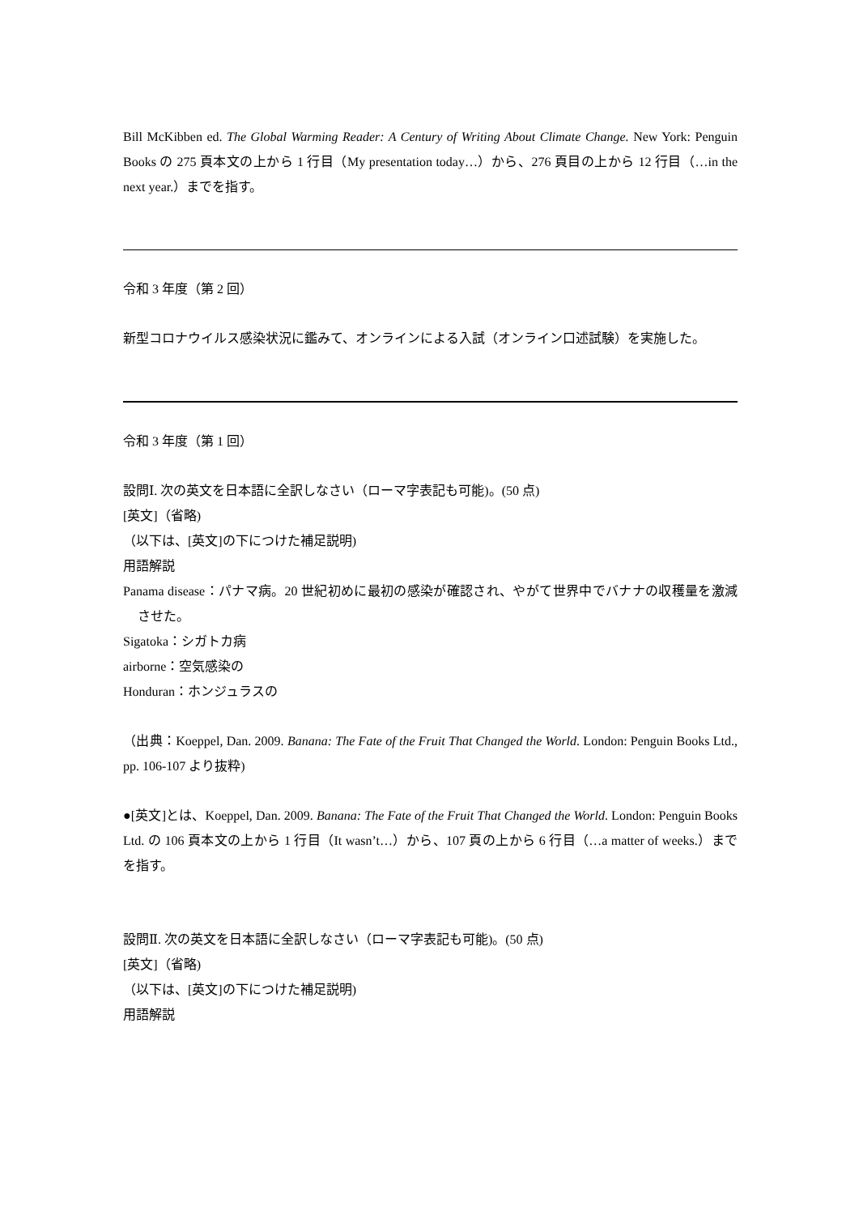Bill McKibben ed. The Global Warming Reader: A Century of Writing About Climate Change. New York: Penguin Books の 275 頁本文の上から 1 行目（My presentation today…）から、276 頁目の上から 12 行目（…in the next year.）までを指す。
令和 3 年度（第 2 回）
新型コロナウイルス感染状況に鑑みて、オンラインによる入試（オンライン口述試験）を実施した。
令和 3 年度（第 1 回）
設問Ⅰ. 次の英文を日本語に全訳しなさい（ローマ字表記も可能)。(50 点)
[英文]（省略)
（以下は、[英文]の下につけた補足説明)
用語解説
Panama disease：パナマ病。20 世紀初めに最初の感染が確認され、やがて世界中でバナナの収穫量を激減させた。
Sigatoka：シガトカ病
airborne：空気感染の
Honduran：ホンジュラスの
（出典：Koeppel, Dan. 2009. Banana: The Fate of the Fruit That Changed the World. London: Penguin Books Ltd., pp. 106-107 より抜粋)
●[英文]とは、Koeppel, Dan. 2009. Banana: The Fate of the Fruit That Changed the World. London: Penguin Books Ltd. の 106 頁本文の上から 1 行目（It wasn’t…）から、107 頁の上から 6 行目（…a matter of weeks.）までを指す。
設問Ⅱ. 次の英文を日本語に全訳しなさい（ローマ字表記も可能)。(50 点)
[英文]（省略)
（以下は、[英文]の下につけた補足説明)
用語解説